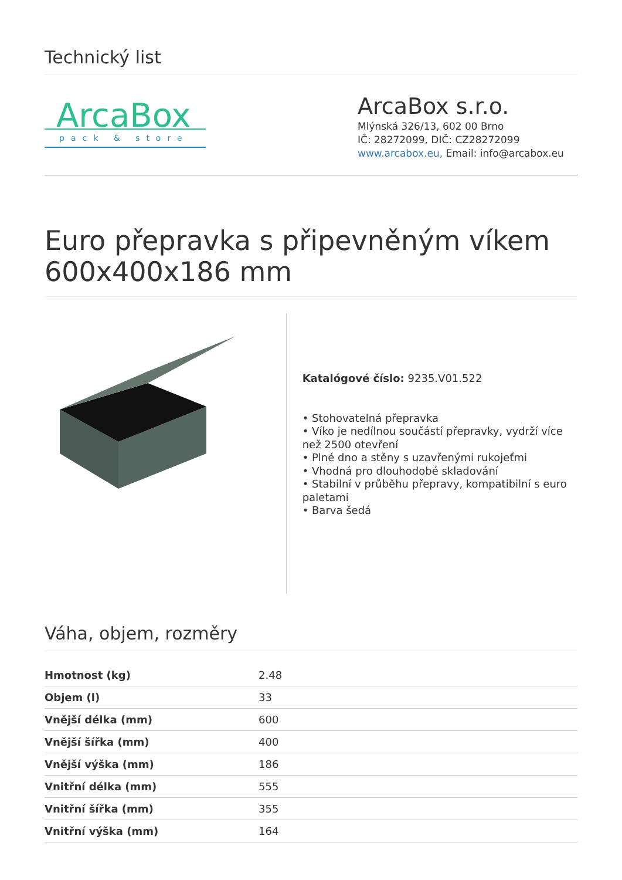Technický list
ArcaBox
pack & store
ArcaBox s.r.o.
Mlýnská 326/13, 602 00 Brno
IČ: 28272099, DIČ: CZ28272099
www.arcabox.eu, Email: info@arcabox.eu
Euro přepravka s připevněným víkem 600x400x186 mm
Katalógové číslo: 9235.V01.522
• Stohovatelná přepravka
• Víko je nedílnou součástí přepravky, vydrží více než 2500 otevření
• Plné dno a stěny s uzavřenými rukojeťmi
• Vhodná pro dlouhodobé skladování
• Stabilní v průběhu přepravy, kompatibilní s euro paletami
• Barva šedá
Váha, objem, rozměry
| Hmotnost (kg) | 2.48 |
| Objem (l) | 33 |
| Vnější délka (mm) | 600 |
| Vnější šířka (mm) | 400 |
| Vnější výška (mm) | 186 |
| Vnitřní délka (mm) | 555 |
| Vnitřní šířka (mm) | 355 |
| Vnitřní výška (mm) | 164 |